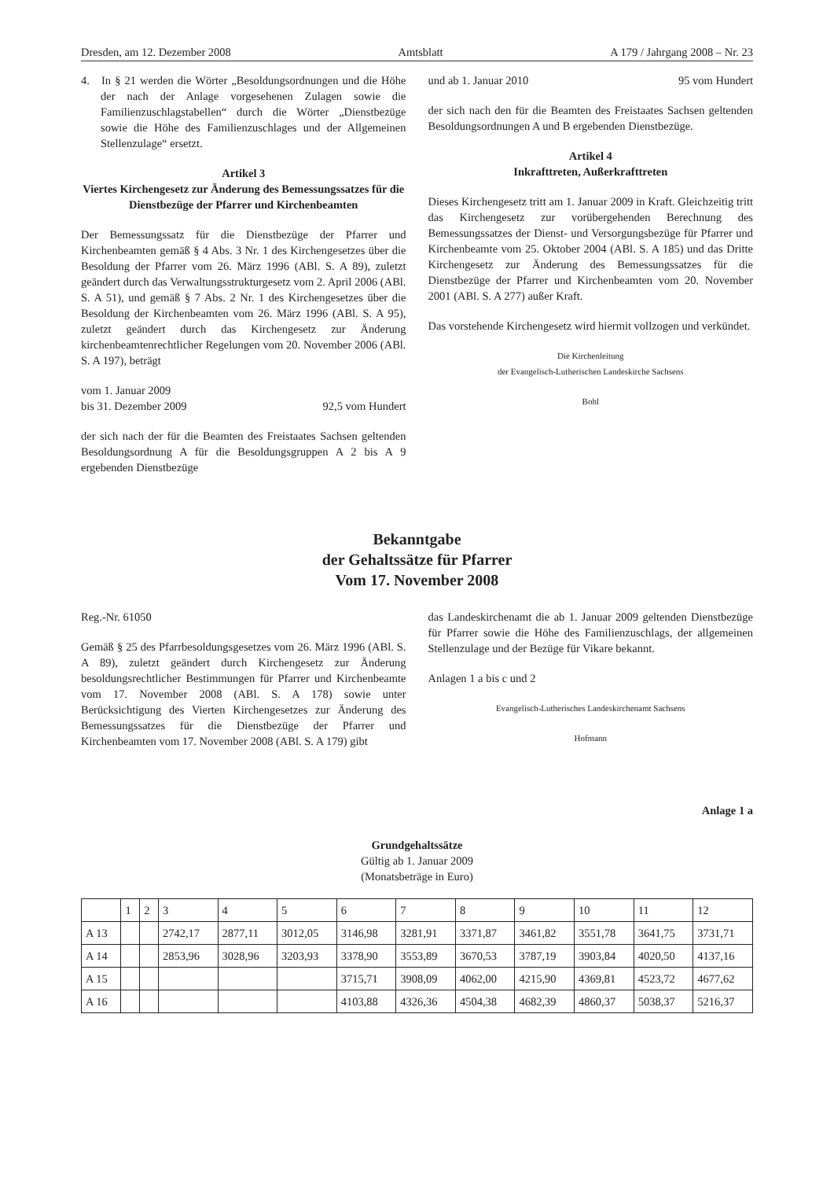Dresden, am 12. Dezember 2008 Amtsblatt A 179 / Jahrgang 2008 – Nr. 23
4. In § 21 werden die Wörter „Besoldungsordnungen und die Höhe der nach der Anlage vorgesehenen Zulagen sowie die Familienzuschlagstabellen“ durch die Wörter „Dienstbezüge sowie die Höhe des Familienzuschlages und der Allgemeinen Stellenzulage“ ersetzt.
Artikel 3
Viertes Kirchengesetz zur Änderung des Bemessungssatzes für die Dienstbezüge der Pfarrer und Kirchenbeamten
Der Bemessungssatz für die Dienstbezüge der Pfarrer und Kirchenbeamten gemäß § 4 Abs. 3 Nr. 1 des Kirchengesetzes über die Besoldung der Pfarrer vom 26. März 1996 (ABl. S. A 89), zuletzt geändert durch das Verwaltungsstrukturgesetz vom 2. April 2006 (ABl. S. A 51), und gemäß § 7 Abs. 2 Nr. 1 des Kirchengesetzes über die Besoldung der Kirchenbeamten vom 26. März 1996 (ABl. S. A 95), zuletzt geändert durch das Kirchengesetz zur Änderung kirchenbeamtenrechtlicher Regelungen vom 20. November 2006 (ABl. S. A 197), beträgt
vom 1. Januar 2009
bis 31. Dezember 2009 92,5 vom Hundert
der sich nach der für die Beamten des Freistaates Sachsen geltenden Besoldungsordnung A für die Besoldungsgruppen A 2 bis A 9 ergebenden Dienstbezüge
und ab 1. Januar 2010 95 vom Hundert
der sich nach den für die Beamten des Freistaates Sachsen geltenden Besoldungsordnungen A und B ergebenden Dienstbezüge.
Artikel 4
Inkrafttreten, Außerkrafttreten
Dieses Kirchengesetz tritt am 1. Januar 2009 in Kraft. Gleichzeitig tritt das Kirchengesetz zur vorübergehenden Berechnung des Bemessungssatzes der Dienst- und Versorgungsbezüge für Pfarrer und Kirchenbeamte vom 25. Oktober 2004 (ABl. S. A 185) und das Dritte Kirchengesetz zur Änderung des Bemessungssatzes für die Dienstbezüge der Pfarrer und Kirchenbeamten vom 20. November 2001 (ABl. S. A 277) außer Kraft.
Das vorstehende Kirchengesetz wird hiermit vollzogen und verkündet.
Die Kirchenleitung
der Evangelisch-Lutherischen Landeskirche Sachsens
Bohl
Bekanntgabe
der Gehaltssätze für Pfarrer
Vom 17. November 2008
Reg.-Nr. 61050
Gemäß § 25 des Pfarrbesoldungsgesetzes vom 26. März 1996 (ABl. S. A 89), zuletzt geändert durch Kirchengesetz zur Änderung besoldungsrechtlicher Bestimmungen für Pfarrer und Kirchenbeamte vom 17. November 2008 (ABl. S. A 178) sowie unter Berücksichtigung des Vierten Kirchengesetzes zur Änderung des Bemessungssatzes für die Dienstbezüge der Pfarrer und Kirchenbeamten vom 17. November 2008 (ABl. S. A 179) gibt
das Landeskirchenamt die ab 1. Januar 2009 geltenden Dienstbezüge für Pfarrer sowie die Höhe des Familienzuschlags, der allgemeinen Stellenzulage und der Bezüge für Vikare bekannt.
Anlagen 1 a bis c und 2
Evangelisch-Lutherisches Landeskirchenamt Sachsens
Hofmann
Anlage 1 a
Grundgehaltssätze
Gültig ab 1. Januar 2009
(Monatsbeträge in Euro)
| | 1 | 2 | 3 | 4 | 5 | 6 | 7 | 8 | 9 | 10 | 11 | 12 |
| A 13 | | | 2742,17 | 2877,11 | 3012,05 | 3146,98 | 3281,91 | 3371,87 | 3461,82 | 3551,78 | 3641,75 | 3731,71 |
| A 14 | | | 2853,96 | 3028,96 | 3203,93 | 3378,90 | 3553,89 | 3670,53 | 3787,19 | 3903,84 | 4020,50 | 4137,16 |
| A 15 | | | | | | 3715,71 | 3908,09 | 4062,00 | 4215,90 | 4369,81 | 4523,72 | 4677,62 |
| A 16 | | | | | | 4103,88 | 4326,36 | 4504,38 | 4682,39 | 4860,37 | 5038,37 | 5216,37 |